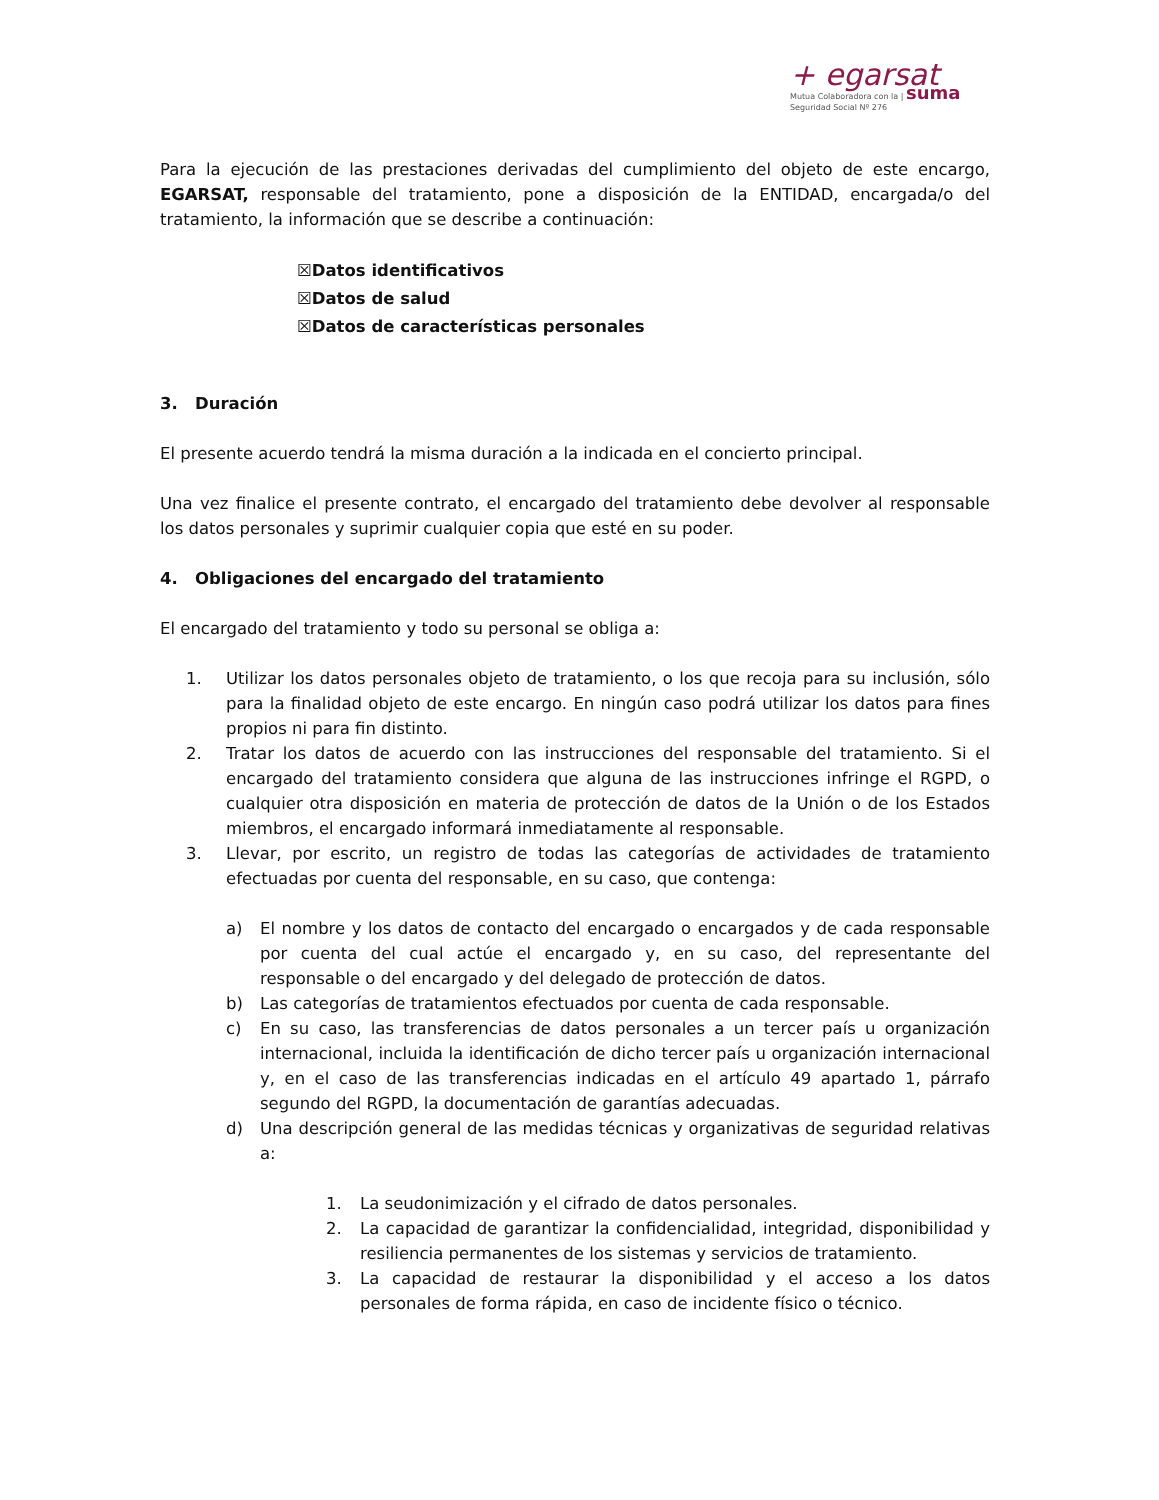+ egarsat
Mutua Colaboradora con la | suma
Seguridad Social Nº 276
Para la ejecución de las prestaciones derivadas del cumplimiento del objeto de este encargo, EGARSAT, responsable del tratamiento, pone a disposición de la ENTIDAD, encargada/o del tratamiento, la información que se describe a continuación:
☒Datos identificativos
☒Datos de salud
☒Datos de características personales
3. Duración
El presente acuerdo tendrá la misma duración a la indicada en el concierto principal.
Una vez finalice el presente contrato, el encargado del tratamiento debe devolver al responsable los datos personales y suprimir cualquier copia que esté en su poder.
4. Obligaciones del encargado del tratamiento
El encargado del tratamiento y todo su personal se obliga a:
1. Utilizar los datos personales objeto de tratamiento, o los que recoja para su inclusión, sólo para la finalidad objeto de este encargo. En ningún caso podrá utilizar los datos para fines propios ni para fin distinto.
2. Tratar los datos de acuerdo con las instrucciones del responsable del tratamiento. Si el encargado del tratamiento considera que alguna de las instrucciones infringe el RGPD, o cualquier otra disposición en materia de protección de datos de la Unión o de los Estados miembros, el encargado informará inmediatamente al responsable.
3. Llevar, por escrito, un registro de todas las categorías de actividades de tratamiento efectuadas por cuenta del responsable, en su caso, que contenga:
a) El nombre y los datos de contacto del encargado o encargados y de cada responsable por cuenta del cual actúe el encargado y, en su caso, del representante del responsable o del encargado y del delegado de protección de datos.
b) Las categorías de tratamientos efectuados por cuenta de cada responsable.
c) En su caso, las transferencias de datos personales a un tercer país u organización internacional, incluida la identificación de dicho tercer país u organización internacional y, en el caso de las transferencias indicadas en el artículo 49 apartado 1, párrafo segundo del RGPD, la documentación de garantías adecuadas.
d) Una descripción general de las medidas técnicas y organizativas de seguridad relativas a:
1. La seudonimización y el cifrado de datos personales.
2. La capacidad de garantizar la confidencialidad, integridad, disponibilidad y resiliencia permanentes de los sistemas y servicios de tratamiento.
3. La capacidad de restaurar la disponibilidad y el acceso a los datos personales de forma rápida, en caso de incidente físico o técnico.